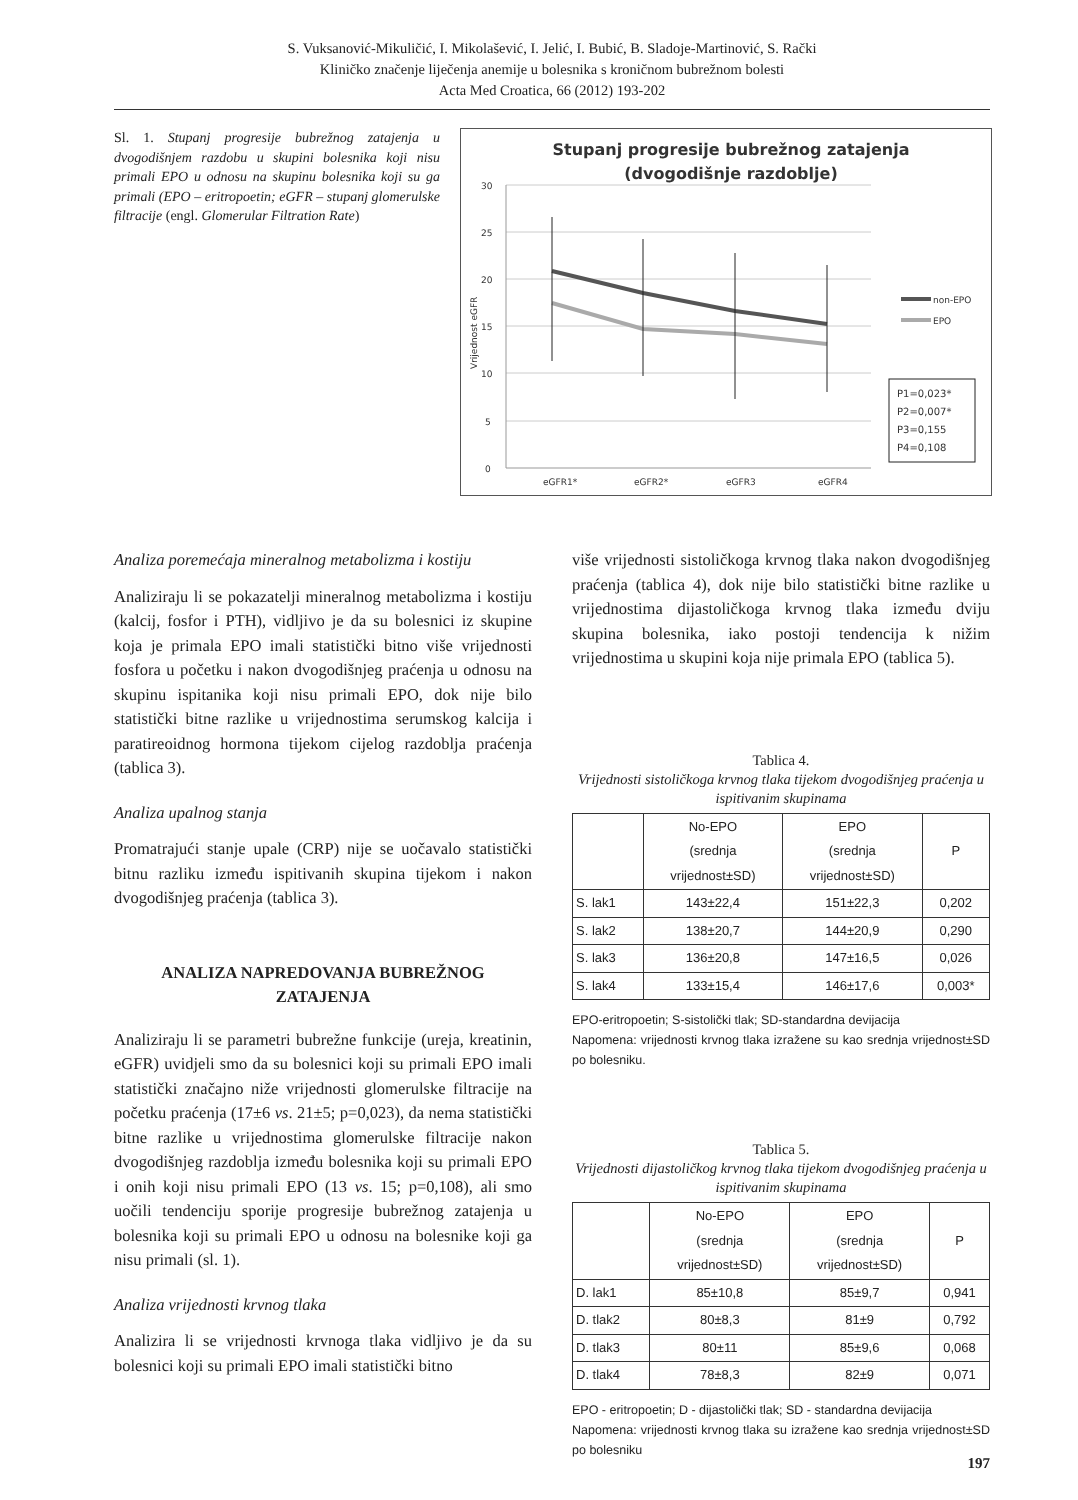S. Vuksanović-Mikuličić, I. Mikolašević, I. Jelić, I. Bubić, B. Sladoje-Martinović, S. Rački
Kliničko značenje liječenja anemije u bolesnika s kroničnom bubrežnom bolesti
Acta Med Croatica, 66 (2012) 193-202
Sl. 1. Stupanj progresije bubrežnog zatajenja u dvogodišnjem razdobu u skupini bolesnika koji nisu primali EPO u odnosu na skupinu bolesnika koji su ga primali (EPO – eritropoetin; eGFR – stupanj glomerulske filtracije (engl. Glomerular Filtration Rate)
Stupanj progresije bubrežnog zatajenja
(dvogodišnje razdoblje)
30
25
20
15
10
5
0
Vrijednost eGFR
eGFR1*
eGFR2*
eGFR3
eGFR4
non-EPO
EPO
P1=0,023*
P2=0,007*
P3=0,155
P4=0,108
Analiza poremećaja mineralnog metabolizma i kostiju
Analiziraju li se pokazatelji mineralnog metabolizma i kostiju (kalcij, fosfor i PTH), vidljivo je da su bolesnici iz skupine koja je primala EPO imali statistički bitno više vrijednosti fosfora u početku i nakon dvogodišnjeg praćenja u odnosu na skupinu ispitanika koji nisu primali EPO, dok nije bilo statistički bitne razlike u vrijednostima serumskog kalcija i paratireoidnog hormona tijekom cijelog razdoblja praćenja (tablica 3).
Analiza upalnog stanja
Promatrajući stanje upale (CRP) nije se uočavalo statistički bitnu razliku između ispitivanih skupina tijekom i nakon dvogodišnjeg praćenja (tablica 3).
ANALIZA NAPREDOVANJA BUBREŽNOG ZATAJENJA
Analiziraju li se parametri bubrežne funkcije (ureja, kreatinin, eGFR) uvidjeli smo da su bolesnici koji su primali EPO imali statistički značajno niže vrijednosti glomerulske filtracije na početku praćenja (17±6 vs. 21±5; p=0,023), da nema statistički bitne razlike u vrijednostima glomerulske filtracije nakon dvogodišnjeg razdoblja između bolesnika koji su primali EPO i onih koji nisu primali EPO (13 vs. 15; p=0,108), ali smo uočili tendenciju sporije progresije bubrežnog zatajenja u bolesnika koji su primali EPO u odnosu na bolesnike koji ga nisu primali (sl. 1).
Analiza vrijednosti krvnog tlaka
Analizira li se vrijednosti krvnoga tlaka vidljivo je da su bolesnici koji su primali EPO imali statistički bitno
više vrijednosti sistoličkoga krvnog tlaka nakon dvogodišnjeg praćenja (tablica 4), dok nije bilo statistički bitne razlike u vrijednostima dijastoličkoga krvnog tlaka između dviju skupina bolesnika, iako postoji tendencija k nižim vrijednostima u skupini koja nije primala EPO (tablica 5).
Tablica 4.
Vrijednosti sistoličkoga krvnog tlaka tijekom dvogodišnjeg praćenja u ispitivanim skupinama
| | No-EPO (srednja vrijednost±SD) | EPO (srednja vrijednost±SD) | P |
| --- | --- | --- | --- |
| S. lak1 | 143±22,4 | 151±22,3 | 0,202 |
| S. lak2 | 138±20,7 | 144±20,9 | 0,290 |
| S. lak3 | 136±20,8 | 147±16,5 | 0,026 |
| S. lak4 | 133±15,4 | 146±17,6 | 0,003* |
EPO-eritropoetin; S-sistolički tlak; SD-standardna devijacija
Napomena: vrijednosti krvnog tlaka izražene su kao srednja vrijednost±SD po bolesniku.
Tablica 5.
Vrijednosti dijastoličkog krvnog tlaka tijekom dvogodišnjeg praćenja u ispitivanim skupinama
| | No-EPO (srednja vrijednost±SD) | EPO (srednja vrijednost±SD) | P |
| --- | --- | --- | --- |
| D. lak1 | 85±10,8 | 85±9,7 | 0,941 |
| D. tlak2 | 80±8,3 | 81±9 | 0,792 |
| D. tlak3 | 80±11 | 85±9,6 | 0,068 |
| D. tlak4 | 78±8,3 | 82±9 | 0,071 |
EPO - eritropoetin; D - dijastolički tlak; SD - standardna devijacija
Napomena: vrijednosti krvnog tlaka su izražene kao srednja vrijednost±SD po bolesniku
197